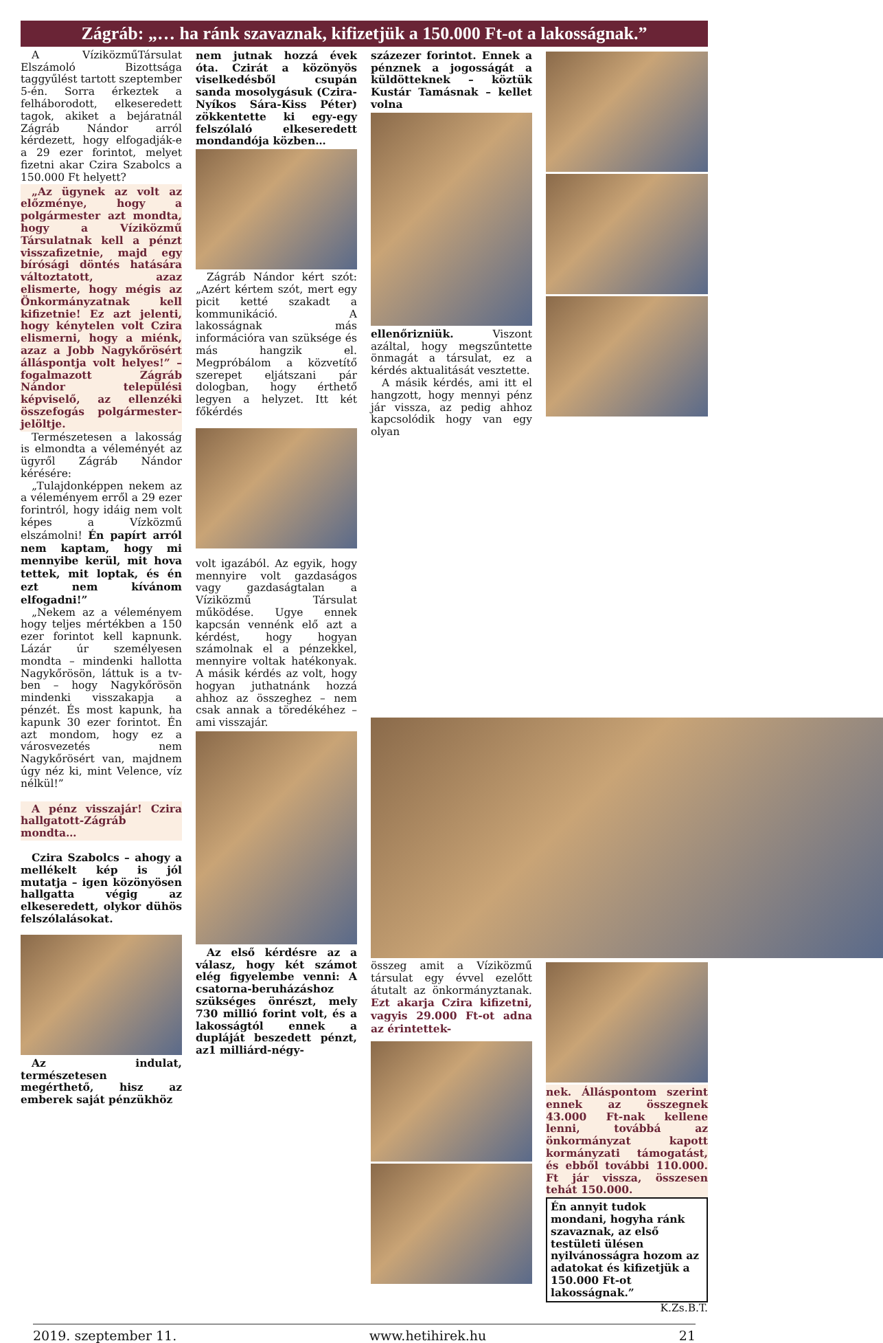Zágráb: „… ha ránk szavaznak, kifizetjük a 150.000 Ft-ot a lakosságnak.”
A VíziközműTársulat Elszámoló Bizottsága taggyűlést tartott szeptember 5-én. Sorra érkeztek a felháborodott, elkeseredett tagok, akiket a bejáratnál Zágráb Nándor arról kérdezett, hogy elfogadják-e a 29 ezer forintot, melyet fizetni akar Czira Szabolcs a 150.000 Ft helyett?
„Az ügynek az volt az előzménye, hogy a polgármester azt mondta, hogy a Víziközmű Társulatnak kell a pénzt visszafizetnie, majd egy bírósági döntés hatására változtatott, azaz elismerte, hogy mégis az Önkormányzatnak kell kifizetnie! Ez azt jelenti, hogy kénytelen volt Czira elismerni, hogy a miénk, azaz a Jobb Nagykőrösért álláspontja volt helyes!” – fogalmazott Zágráb Nándor települési képviselő, az ellenzéki összefogás polgármester-jelöltje.
Természetesen a lakosság is elmondta a véleményét az ügyről Zágráb Nándor kérésére:
„Tulajdonképpen nekem az a véleményem erről a 29 ezer forintról, hogy idáig nem volt képes a Vízközmű elszámolni! Én papírt arról nem kaptam, hogy mi mennyibe kerül, mit hova tettek, mit loptak, és én ezt nem kívánom elfogadni!”
„Nekem az a véleményem hogy teljes mértékben a 150 ezer forintot kell kapnunk. Lázár úr személyesen mondta – mindenki hallotta Nagykőrösön, láttuk is a tv-ben – hogy Nagykőrösön mindenki visszakapja a pénzét. És most kapunk, ha kapunk 30 ezer forintot. Én azt mondom, hogy ez a városvezetés nem Nagykőrösért van, majdnem úgy néz ki, mint Velence, víz nélkül!”
A pénz visszajár! Czira hallgatott-Zágráb mondta…
Czira Szabolcs – ahogy a mellékelt kép is jól mutatja – igen közönyösen hallgatta végig az elkeseredett, olykor dühös felszólalásokat.
Az indulat, természetesen megérthető, hisz az emberek saját pénzükhöz
nem jutnak hozzá évek óta. Czirát a közönyös viselkedésből csupán sanda mosolygásuk (Czira-Nyíkos Sára-Kiss Péter) zökkentette ki egy-egy felszólaló elkeseredett mondandója közben…
Zágráb Nándor kért szót: „Azért kértem szót, mert egy picit ketté szakadt a kommunikáció. A lakosságnak más információra van szüksége és más hangzik el. Megpróbálom a közvetítő szerepet eljátszani pár dologban, hogy érthető legyen a helyzet. Itt két főkérdés
volt igazából. Az egyik, hogy mennyire volt gazdaságos vagy gazdaságtalan a Víziközmű Társulat működése. Ugye ennek kapcsán vennénk elő azt a kérdést, hogy hogyan számolnak el a pénzekkel, mennyire voltak hatékonyak. A másik kérdés az volt, hogy hogyan juthatnánk hozzá ahhoz az összeghez – nem csak annak a töredékéhez – ami visszajár.
Az első kérdésre az a válasz, hogy két számot elég figyelembe venni: A csatorna-beruházáshoz szükséges önrészt, mely 730 millió forint volt, és a lakosságtól ennek a dupláját beszedett pénzt, az1 milliárd-négy-
százezer forintot. Ennek a pénznek a jogosságát a küldötteknek – köztük Kustár Tamásnak – kellet volna
ellenőrizniük. Viszont azáltal, hogy megszűntette önmagát a társulat, ez a kérdés aktualitását vesztette.
A másik kérdés, ami itt el hangzott, hogy mennyi pénz jár vissza, az pedig ahhoz kapcsolódik hogy van egy olyan
összeg amit a Víziközmű társulat egy évvel ezelőtt átutalt az önkormányztanak. Ezt akarja Czira kifizetni, vagyis 29.000 Ft-ot adna az érintettek-
nek. Álláspontom szerint ennek az összegnek 43.000 Ft-nak kellene lenni, továbbá az önkormányzat kapott kormányzati támogatást, és ebből további 110.000. Ft jár vissza, összesen tehát 150.000.
Én annyit tudok mondani, hogyha ránk szavaznak, az első testületi ülésen nyilvánosságra hozom az adatokat és kifizetjük a 150.000 Ft-ot lakosságnak.”
K.Zs.B.T.
2019. szeptember 11. www.hetihirek.hu 21